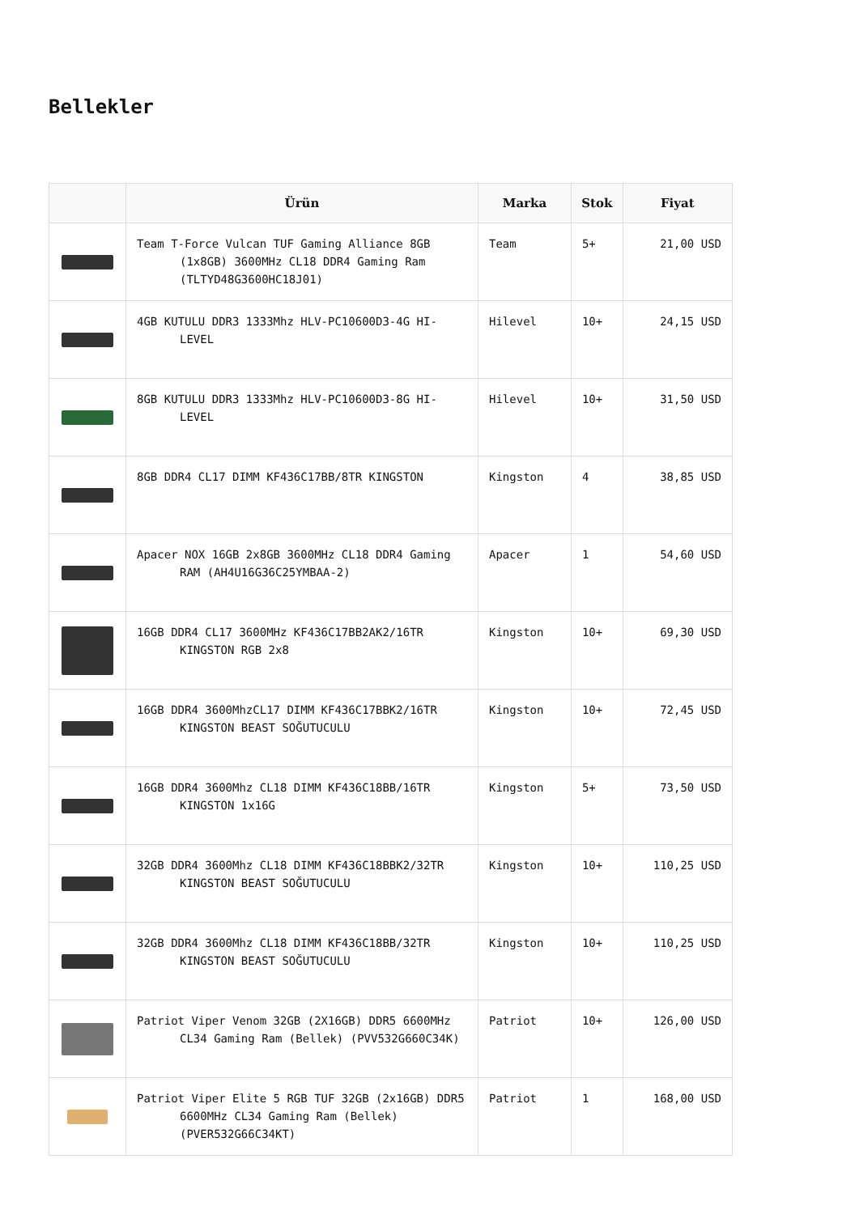Bellekler
| | Ürün | Marka | Stok | Fiyat |
| --- | --- | --- | --- | --- |
| | Team T-Force Vulcan TUF Gaming Alliance 8GB (1x8GB) 3600MHz CL18 DDR4 Gaming Ram (TLTYD48G3600HC18J01) | Team | 5+ | 21,00 USD |
| | 4GB KUTULU DDR3 1333Mhz HLV-PC10600D3-4G HI-LEVEL | Hilevel | 10+ | 24,15 USD |
| | 8GB KUTULU DDR3 1333Mhz HLV-PC10600D3-8G HI-LEVEL | Hilevel | 10+ | 31,50 USD |
| | 8GB DDR4 CL17 DIMM KF436C17BB/8TR KINGSTON | Kingston | 4 | 38,85 USD |
| | Apacer NOX 16GB 2x8GB 3600MHz CL18 DDR4 Gaming RAM (AH4U16G36C25YMBAA-2) | Apacer | 1 | 54,60 USD |
| | 16GB DDR4 CL17 3600MHz KF436C17BB2AK2/16TR KINGSTON RGB 2x8 | Kingston | 10+ | 69,30 USD |
| | 16GB DDR4 3600MhzCL17 DIMM KF436C17BBK2/16TR KINGSTON BEAST SOĞUTUCULU | Kingston | 10+ | 72,45 USD |
| | 16GB DDR4 3600Mhz CL18 DIMM KF436C18BB/16TR KINGSTON 1x16G | Kingston | 5+ | 73,50 USD |
| | 32GB DDR4 3600Mhz CL18 DIMM KF436C18BBK2/32TR KINGSTON BEAST SOĞUTUCULU | Kingston | 10+ | 110,25 USD |
| | 32GB DDR4 3600Mhz CL18 DIMM KF436C18BB/32TR KINGSTON BEAST SOĞUTUCULU | Kingston | 10+ | 110,25 USD |
| | Patriot Viper Venom 32GB (2X16GB) DDR5 6600MHz CL34 Gaming Ram (Bellek) (PVV532G660C34K) | Patriot | 10+ | 126,00 USD |
| | Patriot Viper Elite 5 RGB TUF 32GB (2x16GB) DDR5 6600MHz CL34 Gaming Ram (Bellek) (PVER532G66C34KT) | Patriot | 1 | 168,00 USD |